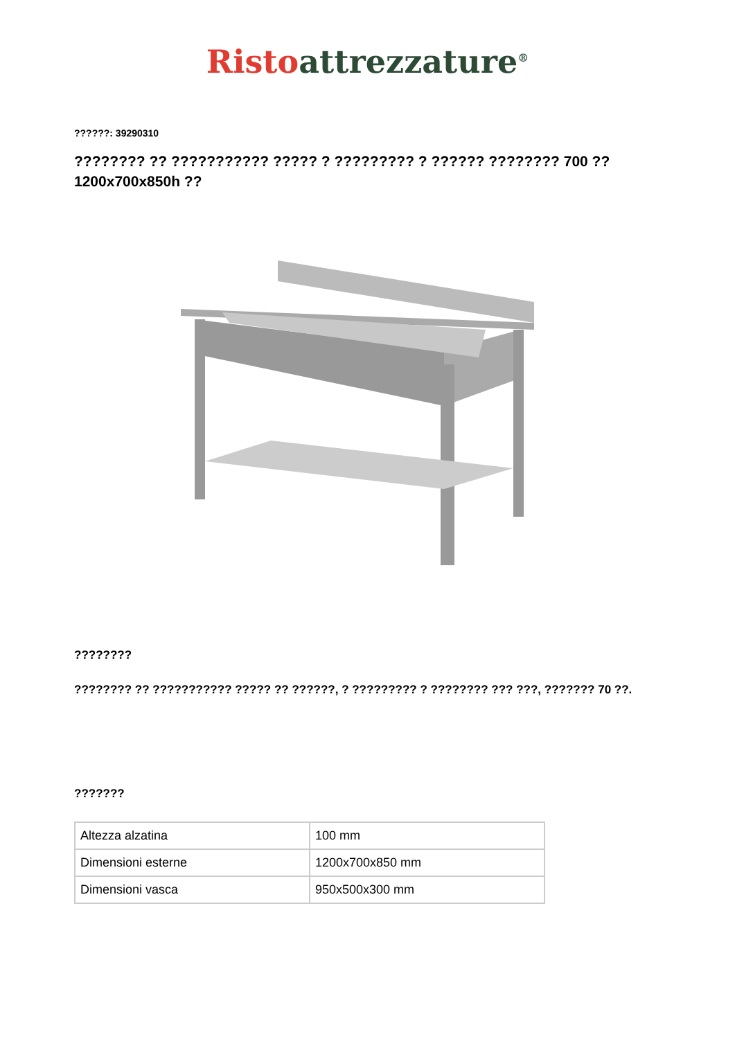Risto attrezzature<sup>®</sup>
??????: 39290310
???????? ?? ??????????? ????? ? ????????? ? ?????? ???????? 700 ?? 1200x700x850h ??
????????
???????? ?? ??????????? ????? ?? ??????, ? ????????? ? ???????? ??? ???, ??????? 70 ??.
???????
| Altezza alzatina | 100 mm |
| Dimensioni esterne | 1200x700x850 mm |
| Dimensioni vasca | 950x500x300 mm |